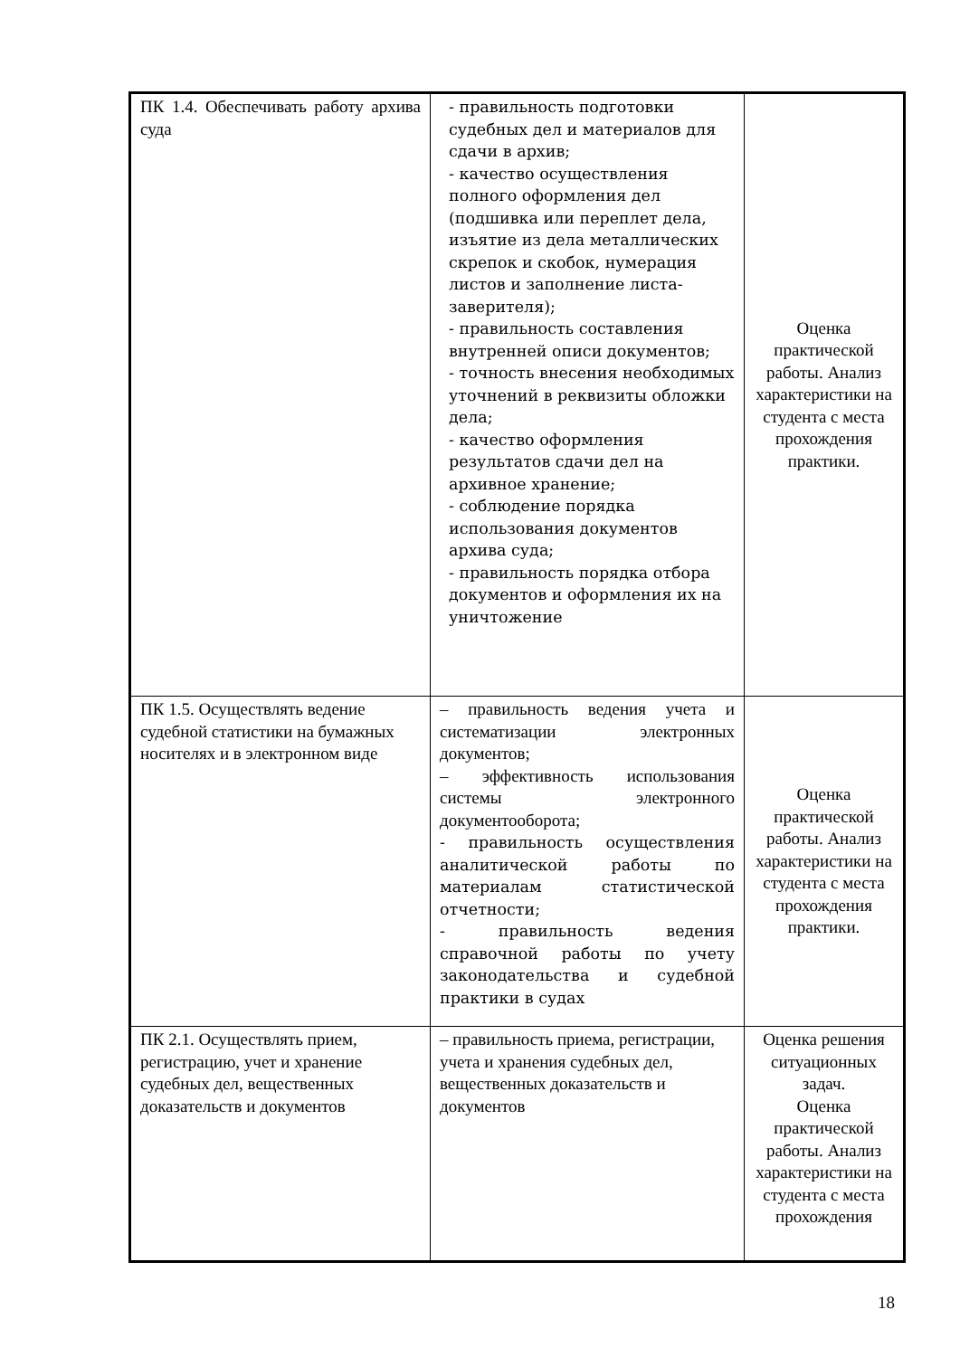| ПК 1.4. Обеспечивать работу архива суда | - правильность подготовки судебных дел и материалов для сдачи в архив; - качество осуществления полного оформления дел (подшивка или переплет дела, изъятие из дела металлических скрепок и скобок, нумерация листов и заполнение листа-заверителя); - правильность составления внутренней описи документов; - точность внесения необходимых уточнений в реквизиты обложки дела; - качество оформления результатов сдачи дел на архивное хранение; - соблюдение порядка использования документов архива суда; - правильность порядка отбора документов и оформления их на уничтожение | Оценка практической работы. Анализ характеристики на студента с места прохождения практики. |
| ПК 1.5. Осуществлять ведение судебной статистики на бумажных носителях и в электронном виде | – правильность ведения учета и систематизации электронных документов; – эффективность использования системы электронного документооборота; - правильность осуществления аналитической работы по материалам статистической отчетности; - правильность ведения справочной работы по учету законодательства и судебной практики в судах | Оценка практической работы. Анализ характеристики на студента с места прохождения практики. |
| ПК 2.1. Осуществлять прием, регистрацию, учет и хранение судебных дел, вещественных доказательств и документов | – правильность приема, регистрации, учета и хранения судебных дел, вещественных доказательств и документов | Оценка решения ситуационных задач. Оценка практической работы. Анализ характеристики на студента с места прохождения |
18